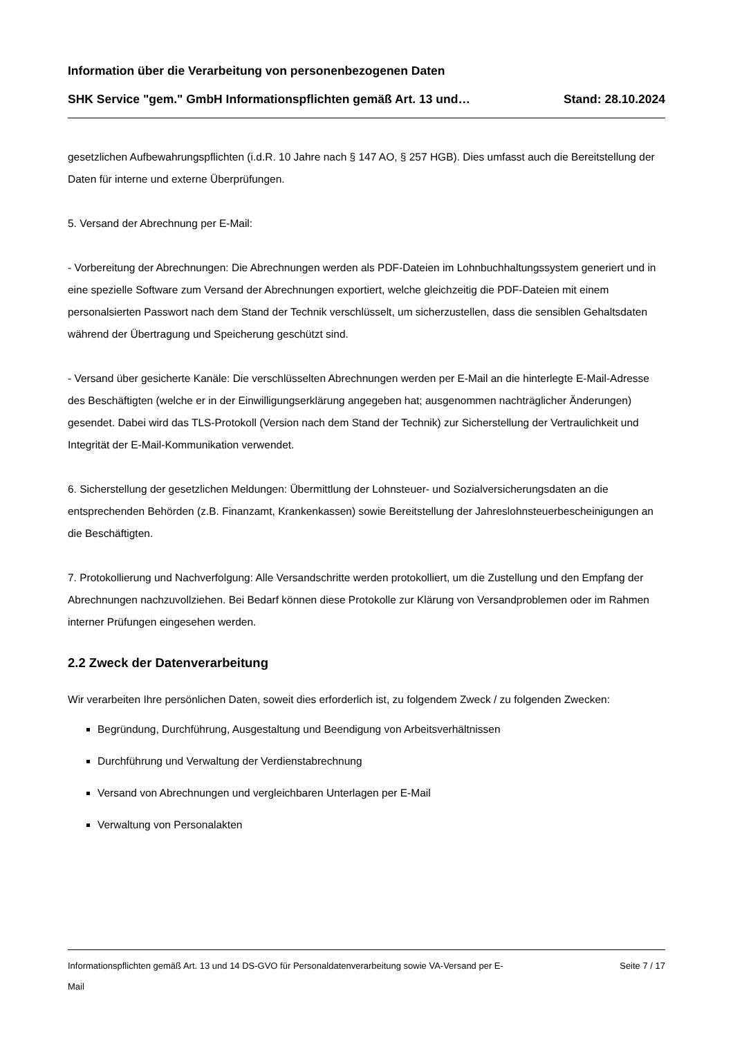Information über die Verarbeitung von personenbezogenen Daten
SHK Service "gem." GmbH Informationspflichten gemäß Art. 13 und… Stand: 28.10.2024
gesetzlichen Aufbewahrungspflichten (i.d.R. 10 Jahre nach § 147 AO, § 257 HGB). Dies umfasst auch die Bereitstellung der Daten für interne und externe Überprüfungen.
5. Versand der Abrechnung per E-Mail:
- Vorbereitung der Abrechnungen: Die Abrechnungen werden als PDF-Dateien im Lohnbuchhaltungssystem generiert und in eine spezielle Software zum Versand der Abrechnungen exportiert, welche gleichzeitig die PDF-Dateien mit einem personalsierten Passwort nach dem Stand der Technik verschlüsselt, um sicherzustellen, dass die sensiblen Gehaltsdaten während der Übertragung und Speicherung geschützt sind.
- Versand über gesicherte Kanäle: Die verschlüsselten Abrechnungen werden per E-Mail an die hinterlegte E-Mail-Adresse des Beschäftigten (welche er in der Einwilligungserklärung angegeben hat; ausgenommen nachträglicher Änderungen) gesendet. Dabei wird das TLS-Protokoll (Version nach dem Stand der Technik) zur Sicherstellung der Vertraulichkeit und Integrität der E-Mail-Kommunikation verwendet.
6. Sicherstellung der gesetzlichen Meldungen: Übermittlung der Lohnsteuer- und Sozialversicherungsdaten an die entsprechenden Behörden (z.B. Finanzamt, Krankenkassen) sowie Bereitstellung der Jahreslohnsteuerbescheinigungen an die Beschäftigten.
7. Protokollierung und Nachverfolgung: Alle Versandschritte werden protokolliert, um die Zustellung und den Empfang der Abrechnungen nachzuvollziehen. Bei Bedarf können diese Protokolle zur Klärung von Versandproblemen oder im Rahmen interner Prüfungen eingesehen werden.
2.2 Zweck der Datenverarbeitung
Wir verarbeiten Ihre persönlichen Daten, soweit dies erforderlich ist, zu folgendem Zweck / zu folgenden Zwecken:
Begründung, Durchführung, Ausgestaltung und Beendigung von Arbeitsverhältnissen
Durchführung und Verwaltung der Verdienstabrechnung
Versand von Abrechnungen und vergleichbaren Unterlagen per E-Mail
Verwaltung von Personalakten
Informationspflichten gemäß Art. 13 und 14 DS-GVO für Personaldatenverarbeitung sowie VA-Versand per E-Mail
Seite 7 / 17